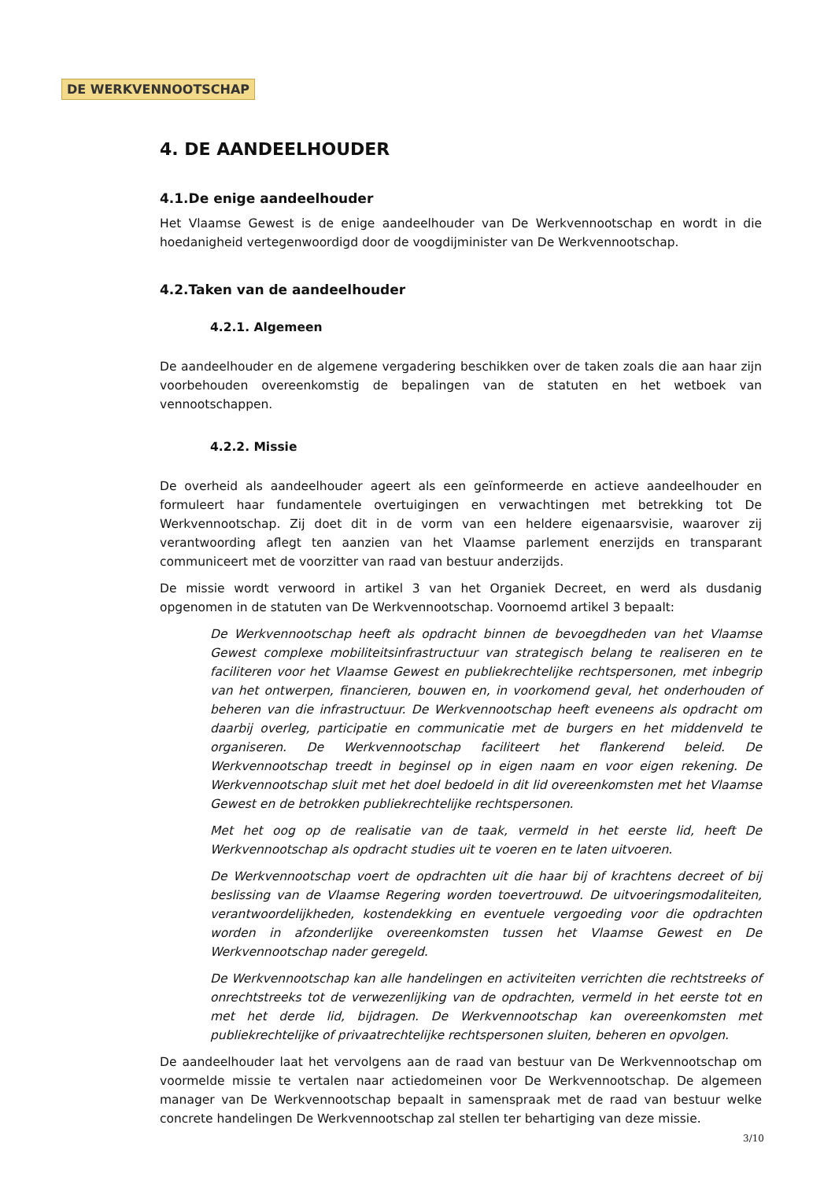DE WERKVENNOOTSCHAP
4. DE AANDEELHOUDER
4.1.De enige aandeelhouder
Het Vlaamse Gewest is de enige aandeelhouder van De Werkvennootschap en wordt in die hoedanigheid vertegenwoordigd door de voogdijminister van De Werkvennootschap.
4.2.Taken van de aandeelhouder
4.2.1. Algemeen
De aandeelhouder en de algemene vergadering beschikken over de taken zoals die aan haar zijn voorbehouden overeenkomstig de bepalingen van de statuten en het wetboek van vennootschappen.
4.2.2. Missie
De overheid als aandeelhouder ageert als een geïnformeerde en actieve aandeelhouder en formuleert haar fundamentele overtuigingen en verwachtingen met betrekking tot De Werkvennootschap. Zij doet dit in de vorm van een heldere eigenaarsvisie, waarover zij verantwoording aflegt ten aanzien van het Vlaamse parlement enerzijds en transparant communiceert met de voorzitter van raad van bestuur anderzijds.
De missie wordt verwoord in artikel 3 van het Organiek Decreet, en werd als dusdanig opgenomen in de statuten van De Werkvennootschap. Voornoemd artikel 3 bepaalt:
De Werkvennootschap heeft als opdracht binnen de bevoegdheden van het Vlaamse Gewest complexe mobiliteitsinfrastructuur van strategisch belang te realiseren en te faciliteren voor het Vlaamse Gewest en publiekrechtelijke rechtspersonen, met inbegrip van het ontwerpen, financieren, bouwen en, in voorkomend geval, het onderhouden of beheren van die infrastructuur. De Werkvennootschap heeft eveneens als opdracht om daarbij overleg, participatie en communicatie met de burgers en het middenveld te organiseren. De Werkvennootschap faciliteert het flankerend beleid. De Werkvennootschap treedt in beginsel op in eigen naam en voor eigen rekening. De Werkvennootschap sluit met het doel bedoeld in dit lid overeenkomsten met het Vlaamse Gewest en de betrokken publiekrechtelijke rechtspersonen.
Met het oog op de realisatie van de taak, vermeld in het eerste lid, heeft De Werkvennootschap als opdracht studies uit te voeren en te laten uitvoeren.
De Werkvennootschap voert de opdrachten uit die haar bij of krachtens decreet of bij beslissing van de Vlaamse Regering worden toevertrouwd. De uitvoeringsmodaliteiten, verantwoordelijkheden, kostendekking en eventuele vergoeding voor die opdrachten worden in afzonderlijke overeenkomsten tussen het Vlaamse Gewest en De Werkvennootschap nader geregeld.
De Werkvennootschap kan alle handelingen en activiteiten verrichten die rechtstreeks of onrechtstreeks tot de verwezenlijking van de opdrachten, vermeld in het eerste tot en met het derde lid, bijdragen. De Werkvennootschap kan overeenkomsten met publiekrechtelijke of privaatrechtelijke rechtspersonen sluiten, beheren en opvolgen.
De aandeelhouder laat het vervolgens aan de raad van bestuur van De Werkvennootschap om voormelde missie te vertalen naar actiedomeinen voor De Werkvennootschap. De algemeen manager van De Werkvennootschap bepaalt in samenspraak met de raad van bestuur welke concrete handelingen De Werkvennootschap zal stellen ter behartiging van deze missie.
3/10